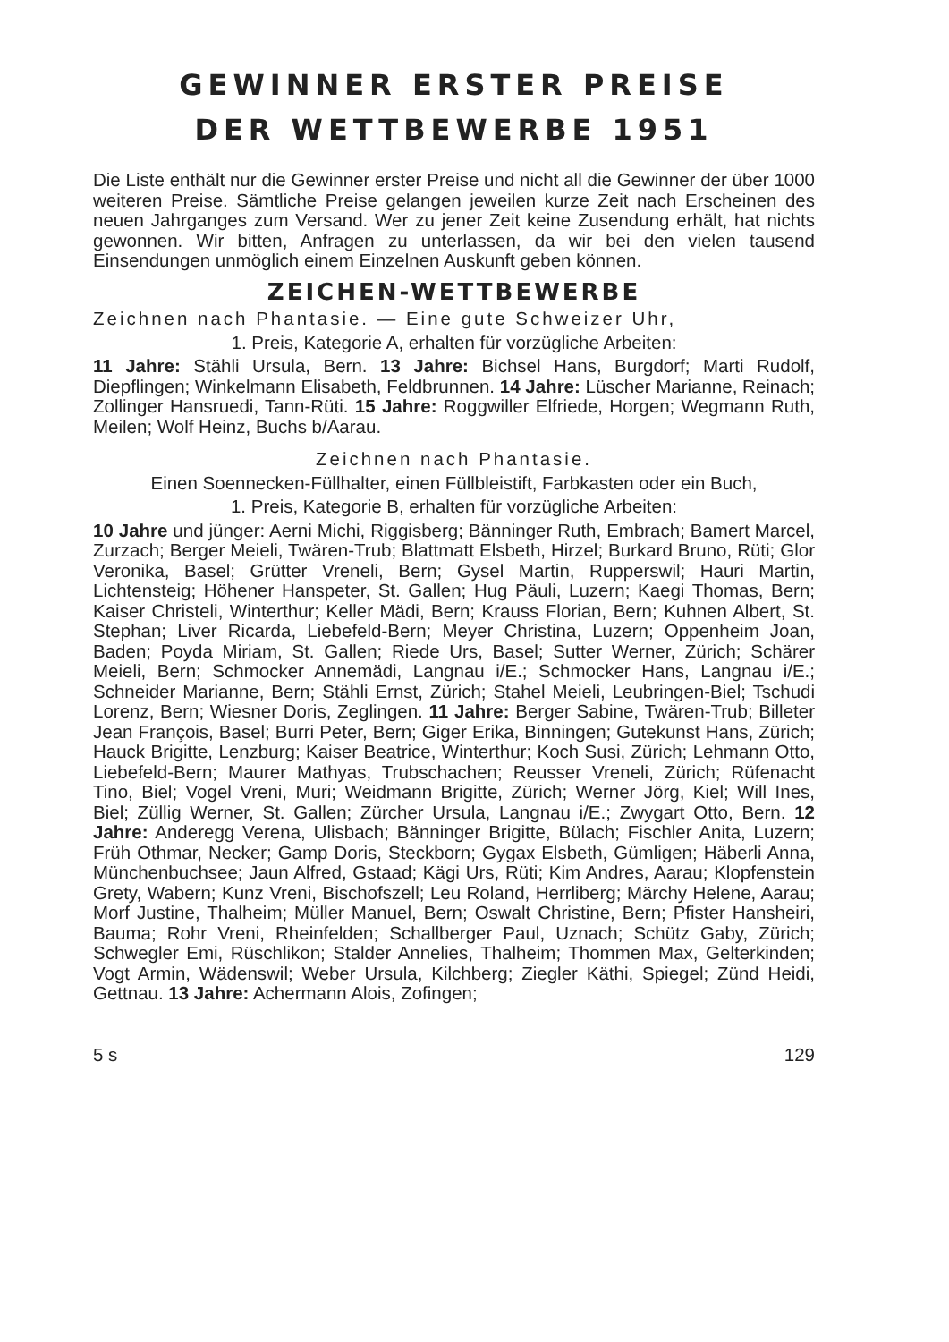GEWINNER ERSTER PREISE
DER WETTBEWERBE 1951
Die Liste enthält nur die Gewinner erster Preise und nicht all die Gewinner der über 1000 weiteren Preise. Sämtliche Preise gelangen jeweilen kurze Zeit nach Erscheinen des neuen Jahrganges zum Versand. Wer zu jener Zeit keine Zusendung erhält, hat nichts gewonnen. Wir bitten, Anfragen zu unterlassen, da wir bei den vielen tausend Einsendungen unmöglich einem Einzelnen Auskunft geben können.
ZEICHEN-WETTBEWERBE
Zeichnen nach Phantasie. — Eine gute Schweizer Uhr,
1. Preis, Kategorie A, erhalten für vorzügliche Arbeiten:
11 Jahre: Stähli Ursula, Bern. 13 Jahre: Bichsel Hans, Burgdorf; Marti Rudolf, Diepflingen; Winkelmann Elisabeth, Feldbrunnen. 14 Jahre: Lüscher Marianne, Reinach; Zollinger Hansruedi, Tann-Rüti. 15 Jahre: Roggwiller Elfriede, Horgen; Wegmann Ruth, Meilen; Wolf Heinz, Buchs b/Aarau.
Zeichnen nach Phantasie.
Einen Soennecken-Füllhalter, einen Füllbleistift, Farbkasten oder ein Buch,
1. Preis, Kategorie B, erhalten für vorzügliche Arbeiten:
10 Jahre und jünger: Aerni Michi, Riggisberg; Bänninger Ruth, Embrach; Bamert Marcel, Zurzach; Berger Meieli, Twären-Trub; Blattmatt Elsbeth, Hirzel; Burkard Bruno, Rüti; Glor Veronika, Basel; Grütter Vreneli, Bern; Gysel Martin, Rupperswil; Hauri Martin, Lichtensteig; Höhener Hanspeter, St. Gallen; Hug Päuli, Luzern; Kaegi Thomas, Bern; Kaiser Christeli, Winterthur; Keller Mädi, Bern; Krauss Florian, Bern; Kuhnen Albert, St. Stephan; Liver Ricarda, Liebefeld-Bern; Meyer Christina, Luzern; Oppenheim Joan, Baden; Poyda Miriam, St. Gallen; Riede Urs, Basel; Sutter Werner, Zürich; Schärer Meieli, Bern; Schmocker Annemädi, Langnau i/E.; Schmocker Hans, Langnau i/E.; Schneider Marianne, Bern; Stähli Ernst, Zürich; Stahel Meieli, Leubringen-Biel; Tschudi Lorenz, Bern; Wiesner Doris, Zeglingen. 11 Jahre: Berger Sabine, Twären-Trub; Billeter Jean François, Basel; Burri Peter, Bern; Giger Erika, Binningen; Gutekunst Hans, Zürich; Hauck Brigitte, Lenzburg; Kaiser Beatrice, Winterthur; Koch Susi, Zürich; Lehmann Otto, Liebefeld-Bern; Maurer Mathyas, Trubschachen; Reusser Vreneli, Zürich; Rüfenacht Tino, Biel; Vogel Vreni, Muri; Weidmann Brigitte, Zürich; Werner Jörg, Kiel; Will Ines, Biel; Züllig Werner, St. Gallen; Zürcher Ursula, Langnau i/E.; Zwygart Otto, Bern. 12 Jahre: Anderegg Verena, Ulisbach; Bänninger Brigitte, Bülach; Fischler Anita, Luzern; Früh Othmar, Necker; Gamp Doris, Steckborn; Gygax Elsbeth, Gümligen; Häberli Anna, Münchenbuchsee; Jaun Alfred, Gstaad; Kägi Urs, Rüti; Kim Andres, Aarau; Klopfenstein Grety, Wabern; Kunz Vreni, Bischofszell; Leu Roland, Herrliberg; Märchy Helene, Aarau; Morf Justine, Thalheim; Müller Manuel, Bern; Oswalt Christine, Bern; Pfister Hansheiri, Bauma; Rohr Vreni, Rheinfelden; Schallberger Paul, Uznach; Schütz Gaby, Zürich; Schwegler Emi, Rüschlikon; Stalder Annelies, Thalheim; Thommen Max, Gelterkinden; Vogt Armin, Wädenswil; Weber Ursula, Kilchberg; Ziegler Käthi, Spiegel; Zünd Heidi, Gettnau. 13 Jahre: Achermann Alois, Zofingen;
5 s 129